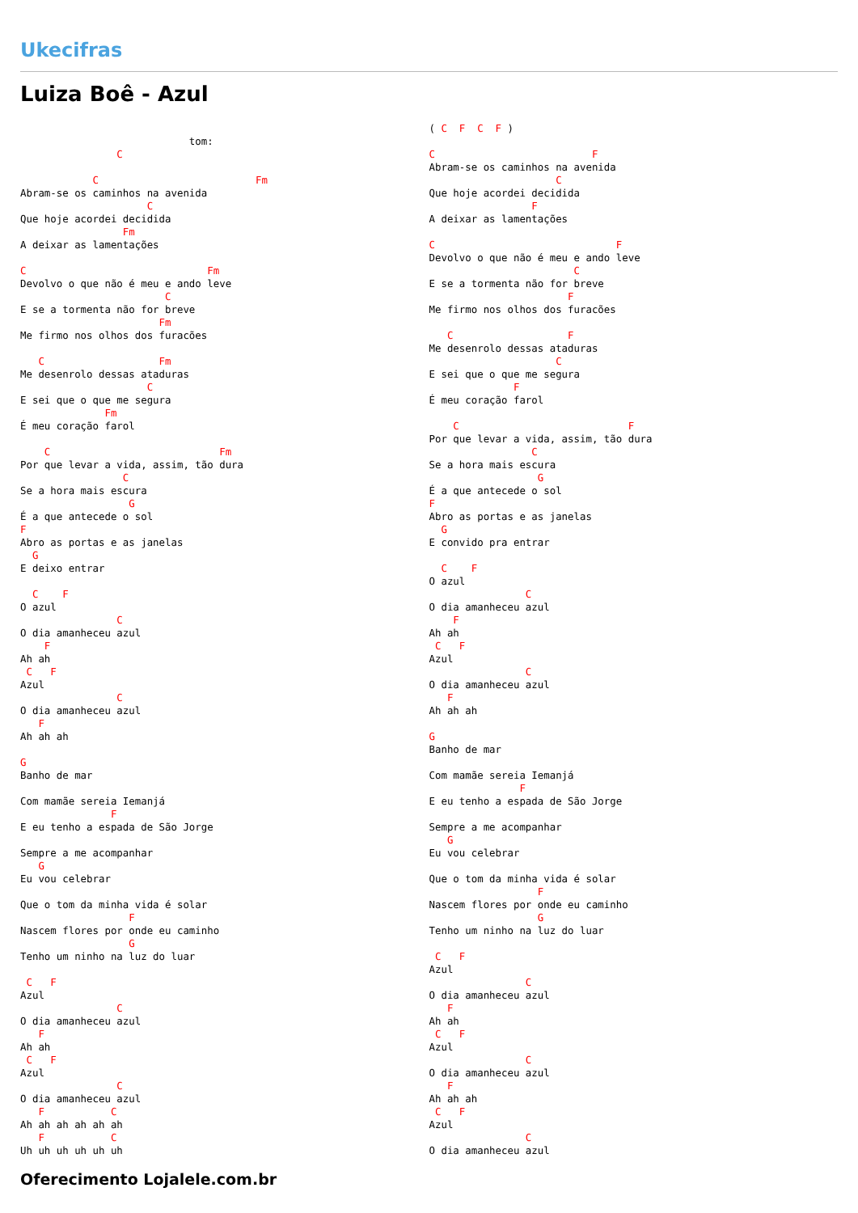Ukecifras
Luiza Boê - Azul
                            tom:
                C

            C                          Fm
Abram-se os caminhos na avenida
                     C
Que hoje acordei decidida
                 Fm
A deixar as lamentações

C                              Fm
Devolvo o que não é meu e ando leve
                        C
E se a tormenta não for breve
                       Fm
Me firmo nos olhos dos furacões

   C                   Fm
Me desenrolo dessas ataduras
                     C
E sei que o que me segura
              Fm
É meu coração farol

    C                            Fm
Por que levar a vida, assim, tão dura
                 C
Se a hora mais escura
                  G
É a que antecede o sol
F
Abro as portas e as janelas
  G
E deixo entrar

  C    F
O azul
                C
O dia amanheceu azul
    F
Ah ah
 C   F
Azul
                C
O dia amanheceu azul
   F
Ah ah ah

G
Banho de mar

Com mamãe sereia Iemanjá
               F
E eu tenho a espada de São Jorge

Sempre a me acompanhar
   G
Eu vou celebrar

Que o tom da minha vida é solar
                  F
Nascem flores por onde eu caminho
                  G
Tenho um ninho na luz do luar

 C   F
Azul
                C
O dia amanheceu azul
   F
Ah ah
 C   F
Azul
                C
O dia amanheceu azul
   F           C
Ah ah ah ah ah ah
   F           C
Uh uh uh uh uh uh
( C  F  C  F )

C                          F
Abram-se os caminhos na avenida
                     C
Que hoje acordei decidida
                 F
A deixar as lamentações

C                              F
Devolvo o que não é meu e ando leve
                        C
E se a tormenta não for breve
                       F
Me firmo nos olhos dos furacões

   C                   F
Me desenrolo dessas ataduras
                     C
E sei que o que me segura
              F
É meu coração farol

    C                            F
Por que levar a vida, assim, tão dura
                 C
Se a hora mais escura
                  G
É a que antecede o sol
F
Abro as portas e as janelas
  G
E convido pra entrar

  C    F
O azul
                C
O dia amanheceu azul
    F
Ah ah
 C   F
Azul
                C
O dia amanheceu azul
   F
Ah ah ah

G
Banho de mar

Com mamãe sereia Iemanjá
               F
E eu tenho a espada de São Jorge

Sempre a me acompanhar
   G
Eu vou celebrar

Que o tom da minha vida é solar
                  F
Nascem flores por onde eu caminho
                  G
Tenho um ninho na luz do luar

 C   F
Azul
                C
O dia amanheceu azul
   F
Ah ah
 C   F
Azul
                C
O dia amanheceu azul
   F
Ah ah ah
 C   F
Azul
                C
O dia amanheceu azul
Oferecimento Lojalele.com.br